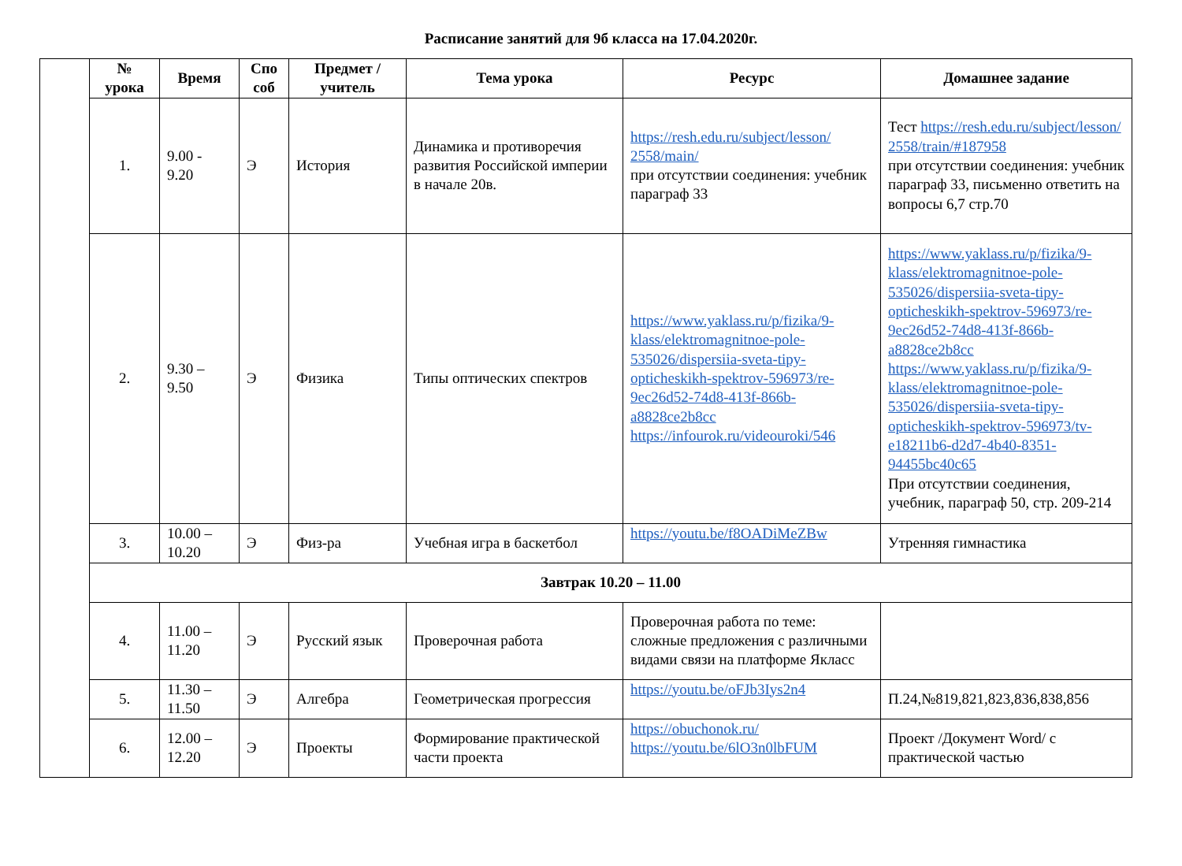Расписание занятий для 9б класса на 17.04.2020г.
| | № урока | Время | Спо соб | Предмет / учитель | Тема урока | Ресурс | Домашнее задание |
| | 1. | 9.00 - 9.20 | Э | История | Динамика и противоречия развития Российской империи в начале 20в. | https://resh.edu.ru/subject/lesson/ 2558/main/ при отсутствии соединения: учебник параграф 33 | Тест https://resh.edu.ru/subject/lesson/ 2558/train/#187958 при отсутствии соединения: учебник параграф 33, письменно ответить на вопросы 6,7 стр.70 |
| | 2. | 9.30 – 9.50 | Э | Физика | Типы оптических спектров | https://www.yaklass.ru/p/fizika/9-klass/elektromagnitnoe-pole-535026/dispersiia-sveta-tipy-opticheskikh-spektrov-596973/re-9ec26d52-74d8-413f-866b-a8828ce2b8cc https://infourok.ru/videouroki/546 | https://www.yaklass.ru/p/fizika/9-klass/elektromagnitnoe-pole-535026/dispersiia-sveta-tipy-opticheskikh-spektrov-596973/re-9ec26d52-74d8-413f-866b-a8828ce2b8cc https://www.yaklass.ru/p/fizika/9-klass/elektromagnitnoe-pole-535026/dispersiia-sveta-tipy-opticheskikh-spektrov-596973/tv-e18211b6-d2d7-4b40-8351-94455bc40c65 При отсутствии соединения, учебник, параграф 50, стр. 209-214 |
| | 3. | 10.00 – 10.20 | Э | Физ-ра | Учебная игра в баскетбол | https://youtu.be/f8OADiMeZBw | Утренняя гимнастика |
| | Завтрак 10.20 – 11.00 | | | | | | |
| | 4. | 11.00 – 11.20 | Э | Русский язык | Проверочная работа | Проверочная работа по теме: сложные предложения с различными видами связи на платформе Якласс | |
| | 5. | 11.30 – 11.50 | Э | Алгебра | Геометрическая прогрессия | https://youtu.be/oFJb3Iys2n4 | П.24,№819,821,823,836,838,856 |
| | 6. | 12.00 – 12.20 | Э | Проекты | Формирование практической части проекта | https://obuchonok.ru/ https://youtu.be/6lO3n0lbFUM | Проект /Документ Word/ с практической частью |